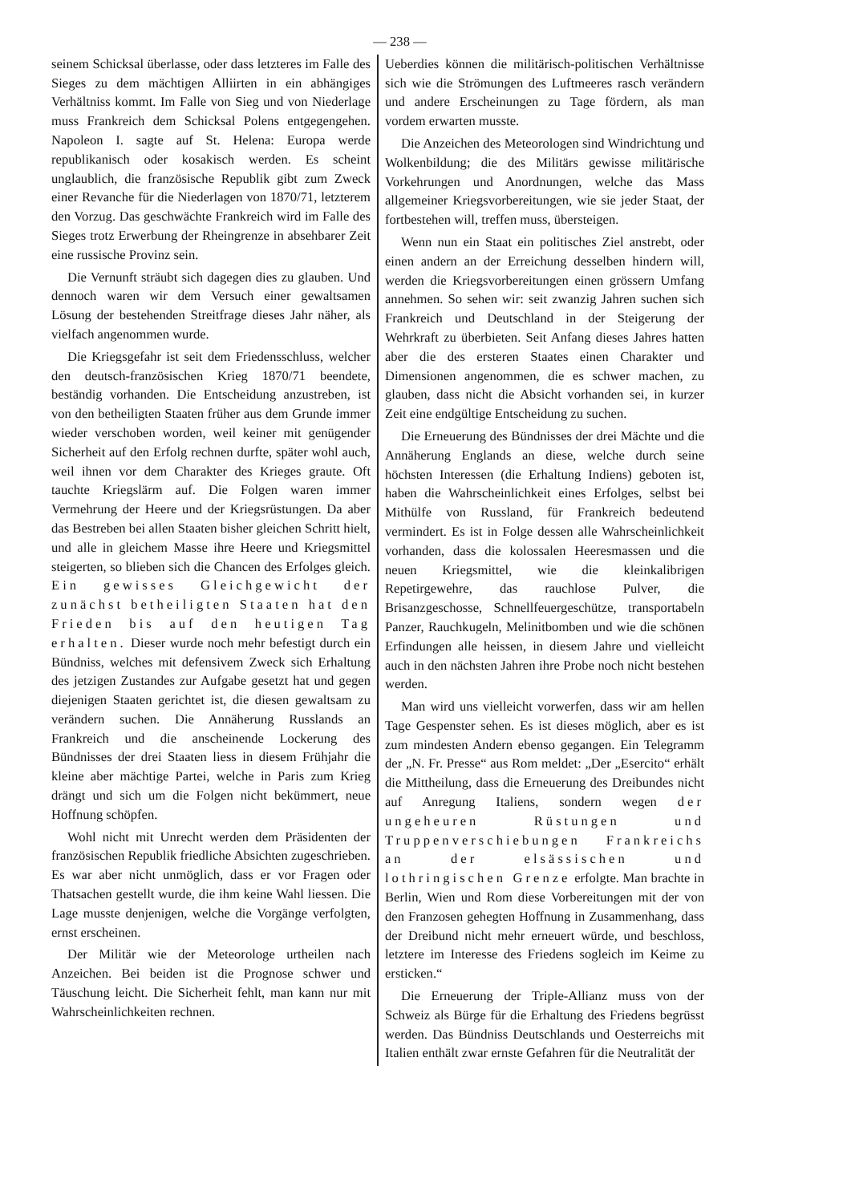— 238 —
seinem Schicksal überlasse, oder dass letzteres im Falle des Sieges zu dem mächtigen Alliirten in ein abhängiges Verhältniss kommt. Im Falle von Sieg und von Niederlage muss Frankreich dem Schicksal Polens entgegengehen. Napoleon I. sagte auf St. Helena: Europa werde republikanisch oder kosakisch werden. Es scheint unglaublich, die französische Republik gibt zum Zweck einer Revanche für die Niederlagen von 1870/71, letzterem den Vorzug. Das geschwächte Frankreich wird im Falle des Sieges trotz Erwerbung der Rheingrenze in absehbarer Zeit eine russische Provinz sein.
Die Vernunft sträubt sich dagegen dies zu glauben. Und dennoch waren wir dem Versuch einer gewaltsamen Lösung der bestehenden Streitfrage dieses Jahr näher, als vielfach angenommen wurde.
Die Kriegsgefahr ist seit dem Friedensschluss, welcher den deutsch-französischen Krieg 1870/71 beendete, beständig vorhanden. Die Entscheidung anzustreben, ist von den betheiligten Staaten früher aus dem Grunde immer wieder verschoben worden, weil keiner mit genügender Sicherheit auf den Erfolg rechnen durfte, später wohl auch, weil ihnen vor dem Charakter des Krieges graute. Oft tauchte Kriegslärm auf. Die Folgen waren immer Vermehrung der Heere und der Kriegsrüstungen. Da aber das Bestreben bei allen Staaten bisher gleichen Schritt hielt, und alle in gleichem Masse ihre Heere und Kriegsmittel steigerten, so blieben sich die Chancen des Erfolges gleich. Ein gewisses Gleichgewicht der zunächst betheiligten Staaten hat den Frieden bis auf den heutigen Tag erhalten. Dieser wurde noch mehr befestigt durch ein Bündniss, welches mit defensivem Zweck sich Erhaltung des jetzigen Zustandes zur Aufgabe gesetzt hat und gegen diejenigen Staaten gerichtet ist, die diesen gewaltsam zu verändern suchen. Die Annäherung Russlands an Frankreich und die anscheinende Lockerung des Bündnisses der drei Staaten liess in diesem Frühjahr die kleine aber mächtige Partei, welche in Paris zum Krieg drängt und sich um die Folgen nicht bekümmert, neue Hoffnung schöpfen.
Wohl nicht mit Unrecht werden dem Präsidenten der französischen Republik friedliche Absichten zugeschrieben. Es war aber nicht unmöglich, dass er vor Fragen oder Thatsachen gestellt wurde, die ihm keine Wahl liessen. Die Lage musste denjenigen, welche die Vorgänge verfolgten, ernst erscheinen.
Der Militär wie der Meteorologe urtheilen nach Anzeichen. Bei beiden ist die Prognose schwer und Täuschung leicht. Die Sicherheit fehlt, man kann nur mit Wahrscheinlichkeiten rechnen.
Ueberdies können die militärisch-politischen Verhältnisse sich wie die Strömungen des Luftmeeres rasch verändern und andere Erscheinungen zu Tage fördern, als man vordem erwarten musste.
Die Anzeichen des Meteorologen sind Windrichtung und Wolkenbildung; die des Militärs gewisse militärische Vorkehrungen und Anordnungen, welche das Mass allgemeiner Kriegsvorbereitungen, wie sie jeder Staat, der fortbestehen will, treffen muss, übersteigen.
Wenn nun ein Staat ein politisches Ziel anstrebt, oder einen andern an der Erreichung desselben hindern will, werden die Kriegsvorbereitungen einen grössern Umfang annehmen. So sehen wir: seit zwanzig Jahren suchen sich Frankreich und Deutschland in der Steigerung der Wehrkraft zu überbieten. Seit Anfang dieses Jahres hatten aber die des ersteren Staates einen Charakter und Dimensionen angenommen, die es schwer machen, zu glauben, dass nicht die Absicht vorhanden sei, in kurzer Zeit eine endgültige Entscheidung zu suchen.
Die Erneuerung des Bündnisses der drei Mächte und die Annäherung Englands an diese, welche durch seine höchsten Interessen (die Erhaltung Indiens) geboten ist, haben die Wahrscheinlichkeit eines Erfolges, selbst bei Mithülfe von Russland, für Frankreich bedeutend vermindert. Es ist in Folge dessen alle Wahrscheinlichkeit vorhanden, dass die kolossalen Heeresmassen und die neuen Kriegsmittel, wie die kleinkalibrigen Repetirgewehre, das rauchlose Pulver, die Brisanzgeschosse, Schnellfeuergeschütze, transportabeln Panzer, Rauchkugeln, Melinitbomben und wie die schönen Erfindungen alle heissen, in diesem Jahre und vielleicht auch in den nächsten Jahren ihre Probe noch nicht bestehen werden.
Man wird uns vielleicht vorwerfen, dass wir am hellen Tage Gespenster sehen. Es ist dieses möglich, aber es ist zum mindesten Andern ebenso gegangen. Ein Telegramm der „N. Fr. Presse“ aus Rom meldet: „Der „Esercito“ erhält die Mittheilung, dass die Erneuerung des Dreibundes nicht auf Anregung Italiens, sondern wegen der ungeheuren Rüstungen und Truppenverschiebungen Frankreichs an der elsässischen und lothringischen Grenze erfolgte. Man brachte in Berlin, Wien und Rom diese Vorbereitungen mit der von den Franzosen gehegten Hoffnung in Zusammenhang, dass der Dreibund nicht mehr erneuert würde, und beschloss, letztere im Interesse des Friedens sogleich im Keime zu ersticken.“
Die Erneuerung der Triple-Allianz muss von der Schweiz als Bürge für die Erhaltung des Friedens begrüsst werden. Das Bündniss Deutschlands und Oesterreichs mit Italien enthält zwar ernste Gefahren für die Neutralität der